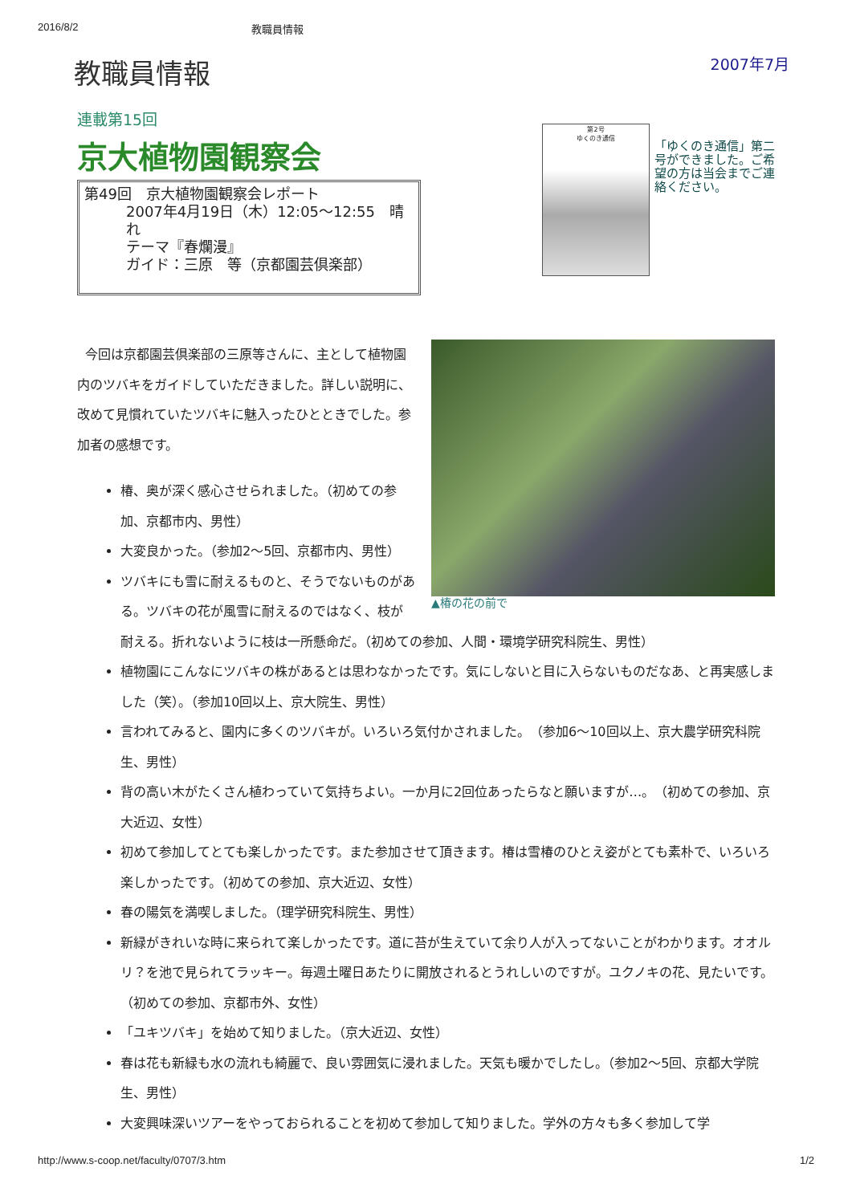2016/8/2 教職員情報
教職員情報
2007年7月
連載第15回
京大植物園観察会
第49回　京大植物園観察会レポート
2007年4月19日（木）12:05～12:55　晴れ
テーマ『春爛漫』
ガイド：三原　等（京都園芸倶楽部）
第2号
ゆくのき通信
「ゆくのき通信」第二号ができました。ご希望の方は当会までご連絡ください。
▲椿の花の前で
今回は京都園芸倶楽部の三原等さんに、主として植物園内のツバキをガイドしていただきました。詳しい説明に、改めて見慣れていたツバキに魅入ったひとときでした。参加者の感想です。
椿、奥が深く感心させられました。（初めての参加、京都市内、男性）
大変良かった。（参加2～5回、京都市内、男性）
ツバキにも雪に耐えるものと、そうでないものがある。ツバキの花が風雪に耐えるのではなく、枝が耐える。折れないように枝は一所懸命だ。（初めての参加、人間・環境学研究科院生、男性）
植物園にこんなにツバキの株があるとは思わなかったです。気にしないと目に入らないものだなあ、と再実感しました（笑）。（参加10回以上、京大院生、男性）
言われてみると、園内に多くのツバキが。いろいろ気付かされました。　（参加6～10回以上、京大農学研究科院生、男性）
背の高い木がたくさん植わっていて気持ちよい。一か月に2回位あったらなと願いますが…。　（初めての参加、京大近辺、女性）
初めて参加してとても楽しかったです。また参加させて頂きます。椿は雪椿のひとえ姿がとても素朴で、いろいろ楽しかったです。（初めての参加、京大近辺、女性）
春の陽気を満喫しました。（理学研究科院生、男性）
新緑がきれいな時に来られて楽しかったです。道に苔が生えていて余り人が入ってないことがわかります。オオルリ？を池で見られてラッキー。毎週土曜日あたりに開放されるとうれしいのですが。ユクノキの花、見たいです。（初めての参加、京都市外、女性）
「ユキツバキ」を始めて知りました。（京大近辺、女性）
春は花も新緑も水の流れも綺麗で、良い雰囲気に浸れました。天気も暖かでしたし。（参加2～5回、京都大学院生、男性）
大変興味深いツアーをやっておられることを初めて参加して知りました。学外の方々も多く参加して学
http://www.s-coop.net/faculty/0707/3.htm 1/2